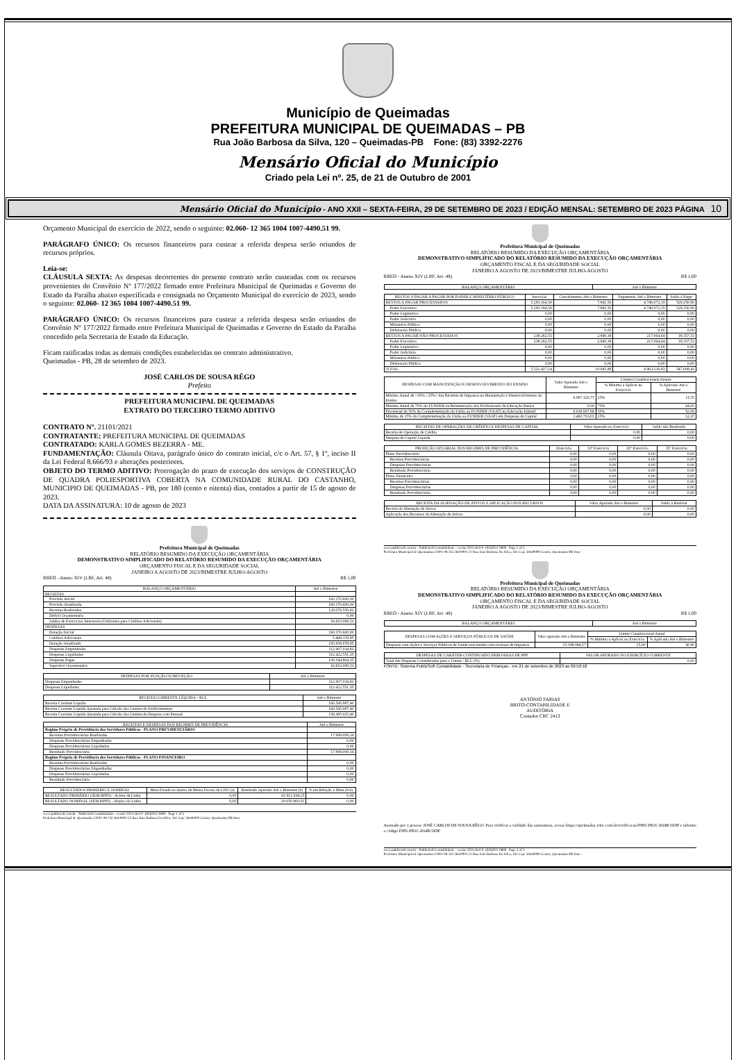Município de Queimadas
PREFEITURA MUNICIPAL DE QUEIMADAS – PB
Rua João Barbosa da Silva, 120 – Queimadas-PB Fone: (83) 3392-2276
Mensário Oficial do Município
Criado pela Lei nº. 25, de 21 de Outubro de 2001
Mensário Oficial do Município - ANO XXII – SEXTA-FEIRA, 29 DE SETEMBRO DE 2023 / EDIÇÃO MENSAL: SETEMBRO DE 2023 PÁGINA 10
Orçamento Municipal do exercício de 2022, sendo o seguinte: 02.060- 12 365 1004 1007-4490.51 99.
PARÁGRAFO ÚNICO: Os recursos financeiros para custear a referida despesa serão oriundos de recursos próprios.
Leia-se:
CLÁUSULA SEXTA: As despesas decorrentes do presente contrato serão custeadas com os recursos provenientes do Convênio Nº 177/2022 firmado entre Prefeitura Municipal de Queimadas e Governo do Estado da Paraíba abaixo especificada e consignada no Orçamento Municipal do exercício de 2023, sendo o seguinte: 02.060- 12 365 1004 1007-4490.51 99.
PARÁGRAFO ÚNICO: Os recursos financeiros para custear a referida despesa serão oriundos do Convênio Nº 177/2022 firmado entre Prefeitura Municipal de Queimadas e Governo do Estado da Paraíba concedido pela Secretaria de Estado da Educação.
Ficam ratificadas todas as demais condições estabelecidas no contrato administrativo.
Queimadas - PB, 28 de setembro de 2023.
JOSÉ CARLOS DE SOUSA RÊGO
Prefeito
PREFEITURA MUNICIPAL DE QUEIMADAS
EXTRATO DO TERCEIRO TERMO ADITIVO
CONTRATO Nº. 21101/2021
CONTRATANTE: PREFEITURA MUNICIPAL DE QUEIMADAS
CONTRATADO: KARLA GOMES BEZERRA - ME.
FUNDAMENTAÇÃO: Cláusula Oitava, parágrafo único do contrato inicial, c/c o Art. 57, § 1º, inciso II da Lei Federal 8.666/93 e alterações posteriores.
OBJETO DO TERMO ADITIVO: Prorrogação do prazo de execução dos serviços de CONSTRUÇÃO DE QUADRA POLIESPORTIVA COBERTA NA COMUNIDADE RURAL DO CASTANHO, MUNICIPIO DE QUEIMADAS - PB, por 180 (cento e oitenta) dias, contados a partir de 15 de agosto de 2023.
DATA DA ASSINATURA: 10 de agosto de 2023
Prefeitura Municipal de Queimadas
RELATÓRIO RESUMIDO DA EXECUÇÃO ORÇAMENTÁRIA
DEMONSTRATIVO SIMPLIFICADO DO RELATÓRIO RESUMIDO DA EXECUÇÃO ORÇAMENTÁRIA
ORÇAMENTO FISCAL E DA SEGURIDADE SOCIAL
JANEIRO A AGOSTO DE 2023/BIMESTRE JULHO-AGOSTO
RREO - Anexo XIV (LRF, Art. 48) R$ 1,00
| BALANÇO ORÇAMENTÁRIO | Até o Bimestre |
| --- | --- |
| RECEITAS | |
| Previsão Inicial | 160.170.600,00 |
| Previsão Atualizada | 160.170.600,00 |
| Receitas Realizadas | 129.076.550,81 |
| Déficit Orçamentário | 0,00 |
| Saldos de Exercícios Anteriores (Utilizados para Créditos Adicionais) | 16.653.999,53 |
| DESPESAS | |
| Dotação Inicial | 160.170.600,00 |
| Créditos Adicionais | 5.488.378,85 |
| Dotação Atualizada | 165.658.978,85 |
| Despesas Empenhadas | 112.907.034,83 |
| Despesas Liquidadas | 112.422.551,35 |
| Despesas Pagas | 109.544.804,35 |
| Superávit Orçamentário | 16.653.999,53 |
| DESPESAS POR FUNÇÃO/SUBFUNÇÃO | Até o Bimestre |
| --- | --- |
| Despesas Empenhadas | 112.907.034,83 |
| Despesas Liquidadas | 112.422.551,35 |
| RECEITA CORRENTE LÍQUIDA – RCL | Até o Bimestre |
| --- | --- |
| Receita Corrente Líquida | 160.545.987,40 |
| Receita Corrente Líquida Ajustada para Cálculo dos Limites de Endividamento | 160.545.987,40 |
| Receita Corrente Líquida Ajustada para Cálculo dos Limites da Despesa com Pessoal | 158.385.025,40 |
| RECEITAS E DESPESAS DOS REGIMES DE PREVIDÊNCIA | Até o Bimestre |
| --- | --- |
| Regime Próprio de Previdência dos Servidores Públicos - PLANO PREVIDENCIÁRIO | |
| Receitas Previdenciárias Realizadas | 17.999.009,14 |
| Despesas Previdenciárias Empenhadas | 0,00 |
| Despesas Previdenciárias Liquidadas | 0,00 |
| Resultado Previdenciário | 17.999.009,14 |
| Regime Próprio de Previdência dos Servidores Públicos - PLANO FINANCEIRO | |
| Receitas Previdenciárias Realizadas | 0,00 |
| Despesas Previdenciárias Empenhadas | 0,00 |
| Despesas Previdenciárias Liquidadas | 0,00 |
| Resultado Previdenciário | 0,00 |
| RESULTADOS PRIMÁRIO E NOMINAL | Meta Fixada no Anexo de Metas Fiscais da LDO (a) | Resultado Apurado Até o Bimestre (b) | % em Relação à Meta (b/a) |
| --- | --- | --- | --- |
| RESULTADO PRIMÁRIO (SEM RPPS) - Acima da Linha | 0,00 | 61.811.938,25 | 0,00 |
| RESULTADO NOMINAL (SEM RPPS) - Abaixo da Linha | 0,00 | 20.050.800,91 | 0,00 |
www.publicsoft.com.br - PublicSoft Contabilidade - versão 2023.36.0.0 -(83)3022-0800 Page 1 of 3
Prefeitura Municipal de Queimadas CNPJ: 08.742.264/0001-22 Rua João Barbosa Da Silva, 161 Cep: 58440000 Centro, Queimadas-PB fone:
Prefeitura Municipal de Queimadas
RELATÓRIO RESUMIDO DA EXECUÇÃO ORÇAMENTÁRIA
DEMONSTRATIVO SIMPLIFICADO DO RELATÓRIO RESUMIDO DA EXECUÇÃO ORÇAMENTÁRIA
ORÇAMENTO FISCAL E DA SEGURIDADE SOCIAL
JANEIRO A AGOSTO DE 2023/BIMESTRE JULHO-AGOSTO
RREO - Anexo XIV (LRF, Art. 48) R$ 1,00
| BALANÇO ORÇAMENTÁRIO | Até o Bimestre |
| --- | --- |
| RESTOS A PAGAR A PAGAR POR PODER E MINISTÉRIO PÚBLICO | Inscrição | Cancelamento Até o Bimestre | Pagamento Até o Bimestre | Saldo à Pagar |
| --- | --- | --- | --- | --- |
| RESTOS A PAGAR PROCESSADOS | 5.283.164,59 | 7.841,50 | 4.746.072,19 | 529.250,90 |
| Poder Executivo | 5.283.164,59 | 7.841,50 | 4.746.072,19 | 529.250,90 |
| Poder Legislativo | 0,00 | 0,00 | 0,00 | 0,00 |
| Poder Judiciário | 0,00 | 0,00 | 0,00 | 0,00 |
| Ministério Público | 0,00 | 0,00 | 0,00 | 0,00 |
| Defensoria Pública | 0,00 | 0,00 | 0,00 | 0,00 |
| RESTOS A PAGAR NÃO-PROCESSADOS | 238.262,55 | 2.840,38 | 217.064,64 | 18.357,53 |
| Poder Executivo | 238.262,55 | 2.840,38 | 217.064,64 | 18.357,53 |
| Poder Legislativo | 0,00 | 0,00 | 0,00 | 0,00 |
| Poder Judiciário | 0,00 | 0,00 | 0,00 | 0,00 |
| Ministério Público | 0,00 | 0,00 | 0,00 | 0,00 |
| Defensoria Pública | 0,00 | 0,00 | 0,00 | 0,00 |
| TOTAL | 5.521.427,14 | 10.681,88 | 4.963.136,83 | 547.608,43 |
| DESPESAS COM MANUTENÇÃO E DESENVOLVIMENTO DO ENSINO | Valor Apurado Até o Bimestre | Limites Constitucionais Anuais | |
| --- | --- | --- | --- |
| | | % Mínimo a Aplicar no Exercício | % Aplicado Até o Bimestre |
| Mínimo Anual de <18% / 25%> das Receitas de Impostos na Manutenção e Desenvolvimento do Ensino | 6.087.320,75 | 25% | 11,55 |
| Mínimo Anual de 70% do FUNDEB na Remuneração dos Profissionais da Educação Básica | 0,00 | 70% | 64,93 |
| Percentual de 50% da Complementação da União ao FUNDEB (VAAT) na Educação Infantil | 6.038.997,88 | 50% | 52,09 |
| Mínimo de 15% da Complementação da União ao FUNDEB (VAAT) em Despesas de Capital | 1.460.793,01 | 15% | 12,37 |
| RECEITAS DE OPERAÇÕES DE CRÉDITO E DESPESAS DE CAPITAL | Valor Apurado no Exercício | Saldo não Realizado |
| --- | --- | --- |
| Receita de Operação de Crédito | 0,00 | 0,00 |
| Despesa de Capital Líquida | 0,00 | 0,00 |
| PROJEÇÃO ATUARIAL DOS REGIMES DE PREVIDÊNCIA | Exercício | 10º Exercício | 20º Exercício | 35º Exercício |
| --- | --- | --- | --- | --- |
| Plano Previdenciário | 0,00 | 0,00 | 0,00 | 0,00 |
| Receitas Previdenciárias | 0,00 | 0,00 | 0,00 | 0,00 |
| Despesas Previdenciárias | 0,00 | 0,00 | 0,00 | 0,00 |
| Resultado Previdenciário | 0,00 | 0,00 | 0,00 | 0,00 |
| Plano Financeiro | 0,00 | 0,00 | 0,00 | 0,00 |
| Receitas Previdenciárias | 0,00 | 0,00 | 0,00 | 0,00 |
| Despesas Previdenciárias | 0,00 | 0,00 | 0,00 | 0,00 |
| Resultado Previdenciário | 0,00 | 0,00 | 0,00 | 0,00 |
| RECEITA DA ALIENAÇÃO DE ATIVOS E APLICAÇÃO DOS RECURSOS | Valor Apurado Até o Bimestre | Saldo a Realizar |
| --- | --- | --- |
| Receita da Alienação de Ativos | 0,00 | 0,00 |
| Aplicação dos Recursos da Alienação de Ativos | 0,00 | 0,00 |
www.publicsoft.com.br - PublicSoft Contabilidade - versão 2023.36.0.0 -(83)3022-0800 Page 2 of 3
Prefeitura Municipal de Queimadas CNPJ: 08.742.264/0001-22 Rua João Barbosa Da Silva, 161 Cep: 58440000 Centro, Queimadas-PB fone:
Prefeitura Municipal de Queimadas
RELATÓRIO RESUMIDO DA EXECUÇÃO ORÇAMENTÁRIA
DEMONSTRATIVO SIMPLIFICADO DO RELATÓRIO RESUMIDO DA EXECUÇÃO ORÇAMENTÁRIA
ORÇAMENTO FISCAL E DA SEGURIDADE SOCIAL
JANEIRO A AGOSTO DE 2023/BIMESTRE JULHO-AGOSTO
RREO - Anexo XIV (LRF, Art. 48) R$ 1,00
| BALANÇO ORÇAMENTÁRIO | Até o Bimestre |
| --- | --- |
| DESPESAS COM AÇÕES E SERVIÇOS PÚBLICOS DE SAÚDE | Valor apurado Até o Bimestre | Limite Constitucional Anual | |
| --- | --- | --- | --- |
| | | % Mínimo a Aplicar no Exercício | % Aplicado Até o Bimestre |
| Despesas com Ações e Serviços Públicos de Saúde executadas com recursos de impostos | 15.198.084,57 | 15,00 | 30,90 |
| DESPESAS DE CARÁTER CONTINUADO DERIVADAS DE PPP | VALOR APURADO NO EXERCÍCIO CORRENTE |
| --- | --- |
| Total das Despesas Consideradas para o Limite / RCL (%) | 0,00 |
FONTE: Sistema PublicSoft Contabilidade - Secretaria de Finanças - em 21 de setembro de 2023 as 09:50:18
ANTONIO FARIAS
BRITO-CONTABILIDADE E
AUDITORIA
Contador CRC 2413
Assinado por 1 pessoa: JOSÉ CARLOS DE SOUSA RÊGO. Para verificar a validade das assinaturas, acesse https://queimadas.1doc.com.br/verificacao/F885-FB1C-E64B-5E9F e informe o código F885-FB1C-E64B-5E9F
www.publicsoft.com.br - PublicSoft Contabilidade - versão 2023.36.0.0 -(83)3022-0800 Page 3 of 3
Prefeitura Municipal de Queimadas CNPJ: 08.742.264/0001-22 Rua João Barbosa Da Silva, 161 Cep: 58440000 Centro, Queimadas-PB fone: